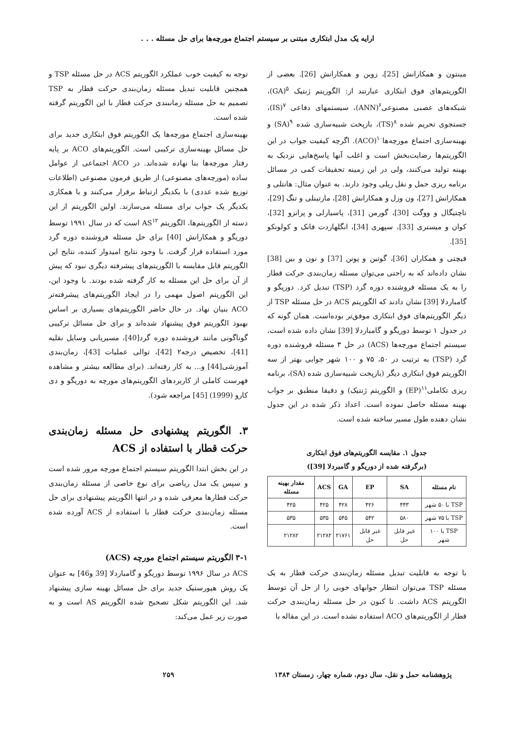ارایه یک مدل ابتکاری مبتنی بر سیستم اجتماع مورچه‌ها برای حل مسئله . . .
مینتون و همکارانش [25]، زوبن و همکارانش [26]. بعضی از الگوریتم‌های فوق ابتکاری عبارتند از: الگوریتم ژنتیک <sup>۵</sup>(GA)، شبکه‌های عصبی مصنوعی<sup>۶</sup>(ANN)، سیستمهای دفاعی <sup>۷</sup>(IS)، جستجوی تحریم شده <sup>۸</sup>(TS)، بازپخت شبیه‌سازی شده <sup>۹</sup>(SA) و بهینه‌سازی اجتماع مورچه‌ها<sup>۱۰</sup>(ACO). اگرچه کیفیت جواب در این الگوریتم‌ها رضایت‌بخش است و اغلب آنها پاسخ‌هایی نزدیک به بهینه تولید می‌کنند، ولی در این زمینه تحقیقات کمی در مسائل برنامه ریزی حمل و نقل ریلی وجود دارند. به عنوان مثال: هانتلی و همکارانش [27]، ون وزل و همکارانش [28]، مارتینلی و تنگ [29]، ناچتیگال و ووگت [30]، گورمن [31]، پاسیارلی و پرانزو [32]، کوان و میستری [33]، سپهری [34]، انگلهاردت فانک و کولونکو [35].
فیچتی و همکاران [36]، گوتین و پونن [37] و نون و بین [38] نشان داده‌اند که به راحتی می‌توان مسئله زمان‌بندی حرکت قطار را به یک مسئله فروشنده دوره گرد (TSP) تبدیل کرد. دوریگو و گامباردلا [39] نشان دادند که الگوریتم ACS در حل مسئله TSP از دیگر الگوریتم‌های فوق ابتکاری موفق‌تر بوده‌است. همان گونه که در جدول ۱ توسط دوریگو و گامباردلا [39] نشان داده شده است، سیستم اجتماع مورچه‌ها (ACS) در حل ۳ مسئله فروشنده دوره گرد (TSP) به ترتیب در ۵۰، ۷۵ و ۱۰۰ شهر جوابی بهتر از سه الگوریتم فوق ابتکاری دیگر (بازپخت شبیه‌سازی شده (SA)، برنامه ریزی تکاملی<sup>۱۱</sup>(EP) و الگوریتم ژنتیک) و دقیقا منطبق بر جواب بهینه مسئله حاصل نموده است. اعداد ذکر شده در این جدول نشان دهنده طول مسیر ساخته شده است.
جدول ۱. مقایسه الگوریتم‌های فوق ابتکاری
(برگرفته شده از دوریگو و گامبردلا [39])
| نام مسئله | SA | EP | GA | ACS | مقدار بهینه مسئله |
| --- | --- | --- | --- | --- | --- |
| TSP با ۵۰ شهر | ۴۴۳ | ۴۲۶ | ۴۲۸ | ۴۲۵ | ۴۲۵ |
| TSP با ۷۵ شهر | ۵۸۰ | ۵۴۲ | ۵۴۵ | ۵۳۵ | ۵۳۵ |
| TSP با ۱۰۰ شهر | غیر قابل حل | غیر قابل حل | ۲۱۷۶۱ | ۲۱۲۸۲ | ۲۱۲۸۲ |
با توجه به قابلیت تبدیل مسئله زمان‌بندی حرکت قطار به یک مسئله TSP می‌توان انتظار جوابهای خوبی را از حل آن توسط الگوریتم ACS داشت. تا کنون در حل مسئله زمان‌بندی حرکت قطار از الگوریتم‌های ACO استفاده نشده است. در این مقاله با
توجه به کیفیت خوب عملکرد الگوریتم ACS در حل مسئله TSP و همچنین قابلیت تبدیل مسئله زمان‌بندی حرکت قطار به TSP تصمیم به حل مسئله زمانبندی حرکت قطار با این الگوریتم گرفته شده است.
بهینه‌سازی اجتماع مورچه‌ها یک الگوریتم فوق ابتکاری جدید برای حل مسائل بهینه‌سازی ترکیبی است. الگوریتم‌های ACO بر پایه رفتار مورچه‌ها بنا نهاده شده‌اند. در ACO اجتماعی از عوامل ساده (مورچه‌های مصنوعی) از طریق فرمون مصنوعی (اطلاعات توزیع شده عددی) با یکدیگر ارتباط برقرار می‌کنند و با همکاری یکدیگر یک جواب برای مسئله می‌سازند. اولین الگوریتم از این دسته از الگوریتم‌ها، الگوریتم AS<sup>۱۲</sup> است که در سال ۱۹۹۱ توسط دوریگو و همکارانش [40] برای حل مسئله فروشنده دوره گرد مورد استفاده قرار گرفت. با وجود نتایج امیدوار کننده، نتایج این الگوریتم قابل مقایسه با الگوریتم‌های پیشرفته دیگری نبود که پیش از آن برای حل این مسئله به کار گرفته شده بودند. با وجود این، این الگوریتم اصول مهمی را در ایجاد الگوریتم‌های پیشرفته‌تر ACO بنیان نهاد. در حال حاضر الگوریتم‌های بسیاری بر اساس بهبود الگوریتم فوق پیشنهاد شده‌اند و برای حل مسائل ترکیبی گوناگونی مانند فروشنده دوره گرد[40]، مسیریابی وسایل نقلیه [41]، تخصیص درجه۲ [42]، توالی عملیات [43]، زمان‌بندی آموزشی[44] و... به کار رفته‌اند. (برای مطالعه بیشتر و مشاهده فهرست کاملی از کاربردهای الگوریتم‌های مورچه به دوریگو و دی کارو (1999) [45] مراجعه شود).
۳. الگوریتم پیشنهادی حل مسئله زمان‌بندی حرکت قطار با استفاده از ACS
در این بخش ابتدا الگوریتم سیستم اجتماع مورچه مرور شده است و سپس یک مدل ریاضی برای نوع خاصی از مسئله زمان‌بندی حرکت قطارها معرفی شده و در انتها الگوریتم پیشنهادی برای حل مسئله زمان‌بندی حرکت قطار با استفاده از ACS آورده شده است.
۳-۱ الگوریتم سیستم اجتماع مورچه (ACS)
ACS در سال ۱۹۹۶ توسط دوریگو و گامباردلا [39 و46] به عنوان یک روش هیورستیک جدید برای حل مسائل بهینه سازی پیشنهاد شد. این الگوریتم شکل تصحیح شده الگوریتم AS است و به صورت زیر عمل می‌کند:
پژوهشنامه حمل و نقل، سال دوم، شماره چهار، زمستان ۱۳۸۴ ۲۵۹